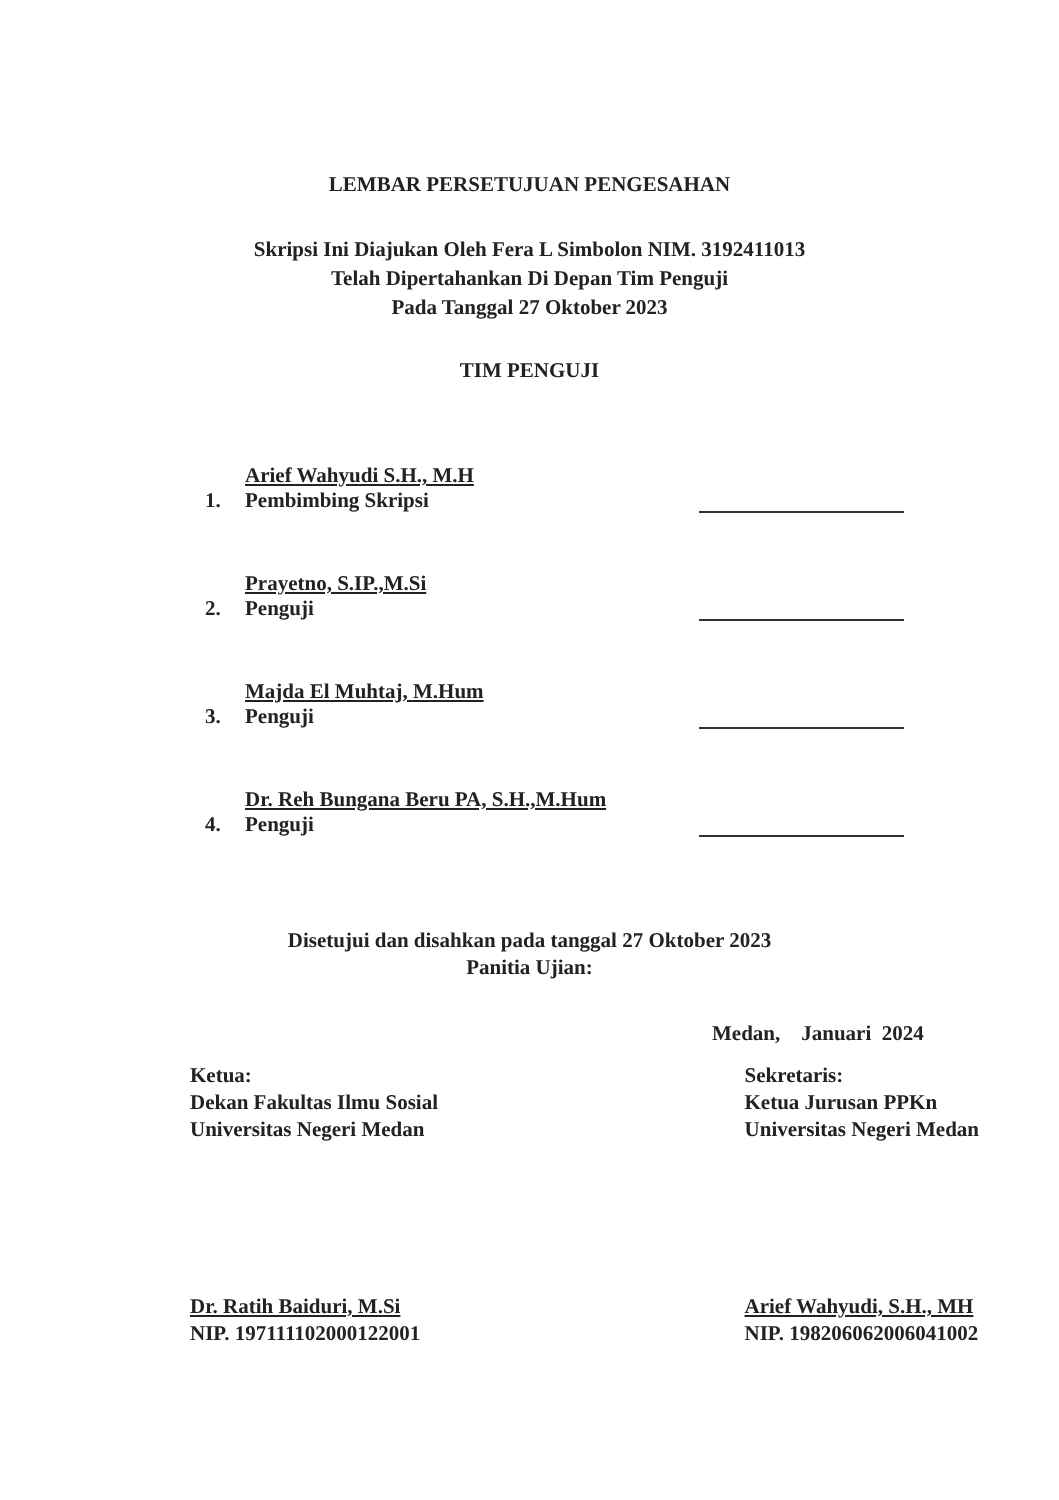LEMBAR PERSETUJUAN PENGESAHAN
Skripsi Ini Diajukan Oleh Fera L Simbolon NIM. 3192411013
Telah Dipertahankan Di Depan Tim Penguji
Pada Tanggal 27 Oktober 2023
TIM PENGUJI
1.
Arief Wahyudi S.H., M.H
Pembimbing Skripsi
2.
Prayetno, S.IP.,M.Si
Penguji
3.
Majda El Muhtaj, M.Hum
Penguji
4.
Dr. Reh Bungana Beru PA, S.H.,M.Hum
Penguji
Disetujui dan disahkan pada tanggal 27 Oktober 2023
Panitia Ujian:
Medan, Januari 2024
Ketua:
Dekan Fakultas Ilmu Sosial
Universitas Negeri Medan
Dr. Ratih Baiduri, M.Si
NIP. 197111102000122001
Sekretaris:
Ketua Jurusan PPKn
Universitas Negeri Medan
Arief Wahyudi, S.H., MH
NIP. 198206062006041002